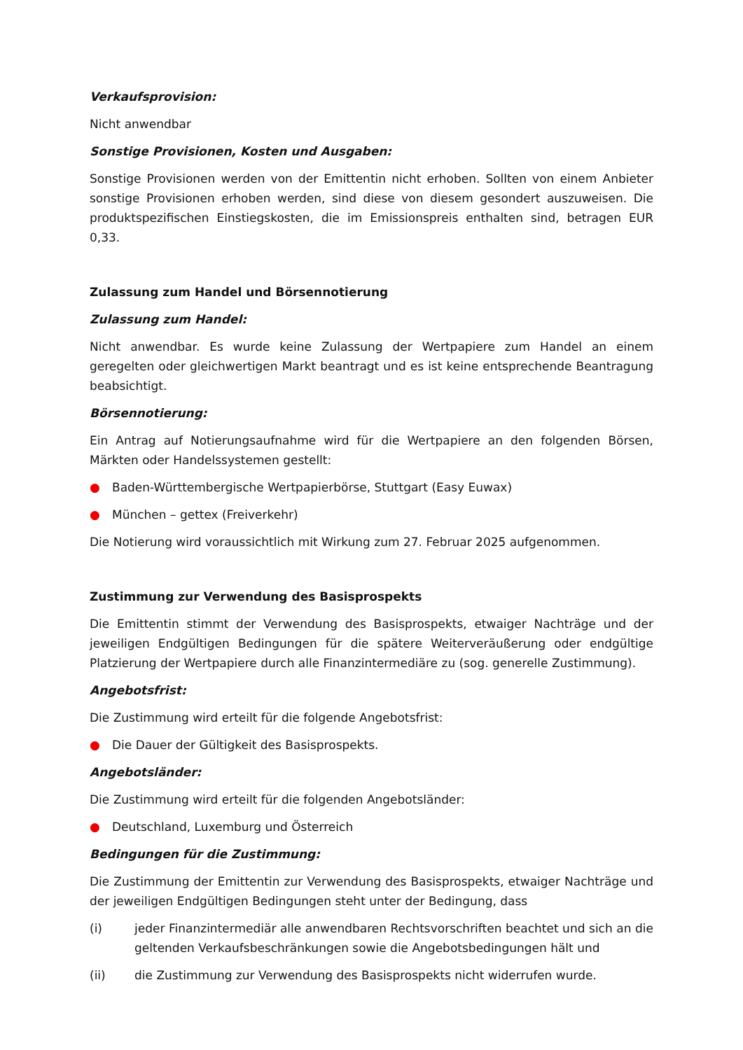Verkaufsprovision:
Nicht anwendbar
Sonstige Provisionen, Kosten und Ausgaben:
Sonstige Provisionen werden von der Emittentin nicht erhoben. Sollten von einem Anbieter sonstige Provisionen erhoben werden, sind diese von diesem gesondert auszuweisen. Die produktspezifischen Einstiegskosten, die im Emissionspreis enthalten sind, betragen EUR 0,33.
Zulassung zum Handel und Börsennotierung
Zulassung zum Handel:
Nicht anwendbar. Es wurde keine Zulassung der Wertpapiere zum Handel an einem geregelten oder gleichwertigen Markt beantragt und es ist keine entsprechende Beantragung beabsichtigt.
Börsennotierung:
Ein Antrag auf Notierungsaufnahme wird für die Wertpapiere an den folgenden Börsen, Märkten oder Handelssystemen gestellt:
● Baden-Württembergische Wertpapierbörse, Stuttgart (Easy Euwax)
● München – gettex (Freiverkehr)
Die Notierung wird voraussichtlich mit Wirkung zum 27. Februar 2025 aufgenommen.
Zustimmung zur Verwendung des Basisprospekts
Die Emittentin stimmt der Verwendung des Basisprospekts, etwaiger Nachträge und der jeweiligen Endgültigen Bedingungen für die spätere Weiterveräußerung oder endgültige Platzierung der Wertpapiere durch alle Finanzintermediäre zu (sog. generelle Zustimmung).
Angebotsfrist:
Die Zustimmung wird erteilt für die folgende Angebotsfrist:
● Die Dauer der Gültigkeit des Basisprospekts.
Angebotsländer:
Die Zustimmung wird erteilt für die folgenden Angebotsländer:
● Deutschland, Luxemburg und Österreich
Bedingungen für die Zustimmung:
Die Zustimmung der Emittentin zur Verwendung des Basisprospekts, etwaiger Nachträge und der jeweiligen Endgültigen Bedingungen steht unter der Bedingung, dass
(i) jeder Finanzintermediär alle anwendbaren Rechtsvorschriften beachtet und sich an die geltenden Verkaufsbeschränkungen sowie die Angebotsbedingungen hält und
(ii) die Zustimmung zur Verwendung des Basisprospekts nicht widerrufen wurde.